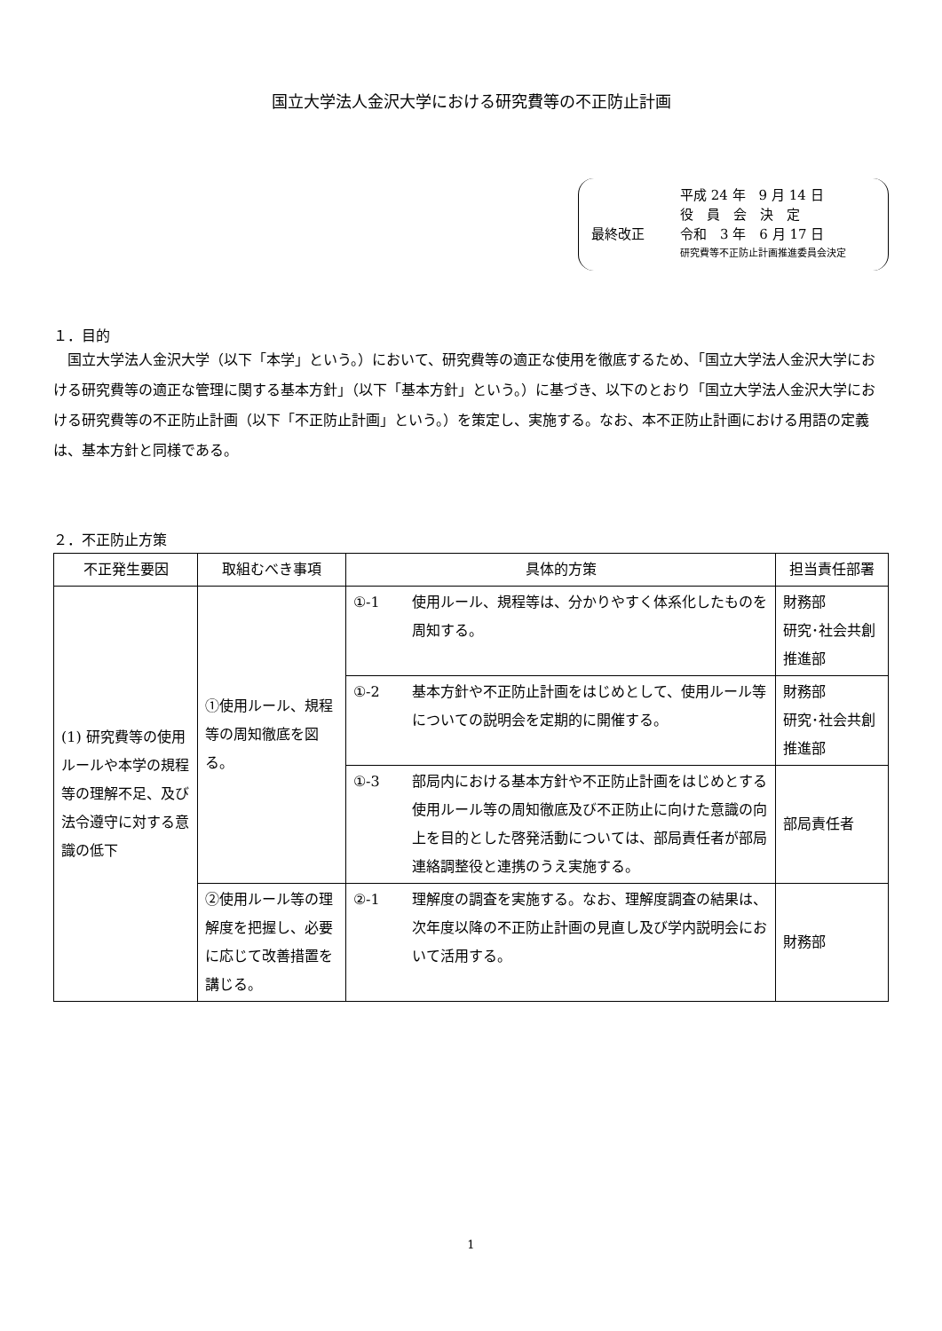国立大学法人金沢大学における研究費等の不正防止計画
平成 24 年　9 月 14 日
役　員　会　決　定
最終改正 令和　3 年　6 月 17 日
研究費等不正防止計画推進委員会決定
１．目的
国立大学法人金沢大学（以下「本学」という。）において、研究費等の適正な使用を徹底するため、「国立大学法人金沢大学における研究費等の適正な管理に関する基本方針」（以下「基本方針」という。）に基づき、以下のとおり「国立大学法人金沢大学における研究費等の不正防止計画（以下「不正防止計画」という。）を策定し、実施する。なお、本不正防止計画における用語の定義は、基本方針と同様である。
２．不正防止方策
| 不正発生要因 | 取組むべき事項 | 具体的方策 | | 担当責任部署 |
| --- | --- | --- | --- | --- |
| (1) 研究費等の使用ルールや本学の規程等の理解不足、及び法令遵守に対する意識の低下 | ①使用ルール、規程等の周知徹底を図る。 | ①-1 | 使用ルール、規程等は、分かりやすく体系化したものを周知する。 | 財務部 研究･社会共創推進部 |
| | | ①-2 | 基本方針や不正防止計画をはじめとして、使用ルール等についての説明会を定期的に開催する。 | 財務部 研究･社会共創推進部 |
| | | ①-3 | 部局内における基本方針や不正防止計画をはじめとする使用ルール等の周知徹底及び不正防止に向けた意識の向上を目的とした啓発活動については、部局責任者が部局連絡調整役と連携のうえ実施する。 | 部局責任者 |
| | ②使用ルール等の理解度を把握し、必要に応じて改善措置を講じる。 | ②-1 | 理解度の調査を実施する。なお、理解度調査の結果は、次年度以降の不正防止計画の見直し及び学内説明会において活用する。 | 財務部 |
1